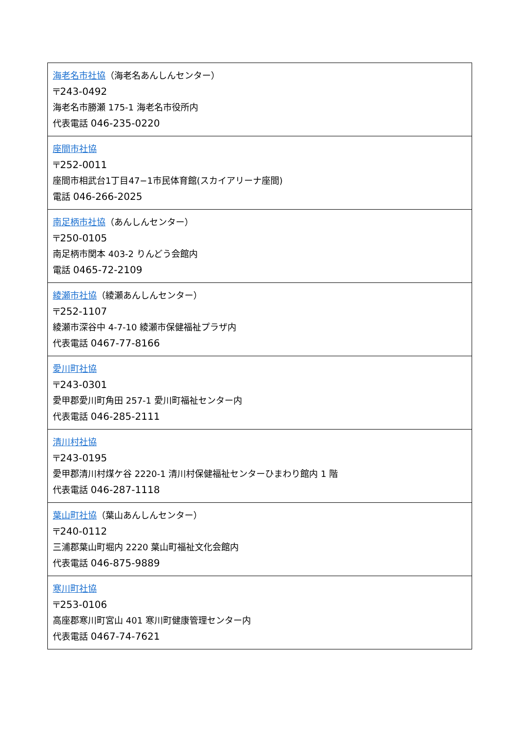| 海老名市社協 （海老名あんしんセンター） 〒243-0492 海老名市勝瀬 175-1 海老名市役所内 代表電話 046-235-0220 |
| 座間市社協 〒252-0011 座間市相武台1丁目47−1市民体育館(スカイアリーナ座間) 電話 046-266-2025 |
| 南足柄市社協 （あんしんセンター） 〒250-0105 南足柄市関本 403-2 りんどう会館内 電話 0465-72-2109 |
| 綾瀬市社協 （綾瀬あんしんセンター） 〒252-1107 綾瀬市深谷中 4-7-10 綾瀬市保健福祉プラザ内 代表電話 0467-77-8166 |
| 愛川町社協 〒243-0301 愛甲郡愛川町角田 257-1 愛川町福祉センター内 代表電話 046-285-2111 |
| 清川村社協 〒243-0195 愛甲郡清川村煤ケ谷 2220-1 清川村保健福祉センターひまわり館内 1 階 代表電話 046-287-1118 |
| 葉山町社協 （葉山あんしんセンター） 〒240-0112 三浦郡葉山町堀内 2220 葉山町福祉文化会館内 代表電話 046-875-9889 |
| 寒川町社協 〒253-0106 高座郡寒川町宮山 401 寒川町健康管理センター内 代表電話 0467-74-7621 |